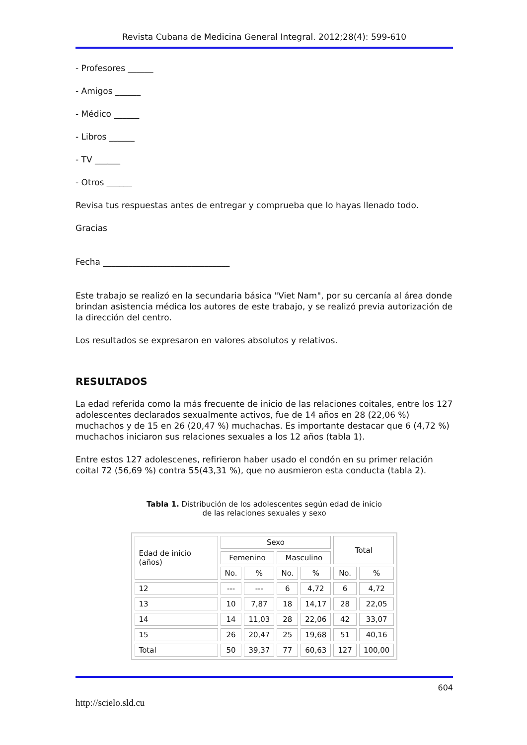Revista Cubana de Medicina General Integral. 2012;28(4): 599-610
- Profesores ______
- Amigos ______
- Médico ______
- Libros ______
- TV ______
- Otros ______
Revisa tus respuestas antes de entregar y comprueba que lo hayas llenado todo.
Gracias
Fecha ______________________________
Este trabajo se realizó en la secundaria básica "Viet Nam", por su cercanía al área donde brindan asistencia médica los autores de este trabajo, y se realizó previa autorización de la dirección del centro.
Los resultados se expresaron en valores absolutos y relativos.
RESULTADOS
La edad referida como la más frecuente de inicio de las relaciones coitales, entre los 127 adolescentes declarados sexualmente activos, fue de 14 años en 28 (22,06 %) muchachos y de 15 en 26 (20,47 %) muchachas. Es importante destacar que 6 (4,72 %) muchachos iniciaron sus relaciones sexuales a los 12 años (tabla 1).
Entre estos 127 adolescenes, refirieron haber usado el condón en su primer relación coital 72 (56,69 %) contra 55(43,31 %), que no ausmieron esta conducta (tabla 2).
Tabla 1. Distribución de los adolescentes según edad de inicio
de las relaciones sexuales y sexo
| Edad de inicio (años) | Sexo | | | | Total | |
| --- | --- | --- | --- | --- | --- | --- |
| | Femenino | | Masculino | | | |
| | No. | % | No. | % | No. | % |
| 12 | --- | --- | 6 | 4,72 | 6 | 4,72 |
| 13 | 10 | 7,87 | 18 | 14,17 | 28 | 22,05 |
| 14 | 14 | 11,03 | 28 | 22,06 | 42 | 33,07 |
| 15 | 26 | 20,47 | 25 | 19,68 | 51 | 40,16 |
| Total | 50 | 39,37 | 77 | 60,63 | 127 | 100,00 |
604
http://scielo.sld.cu